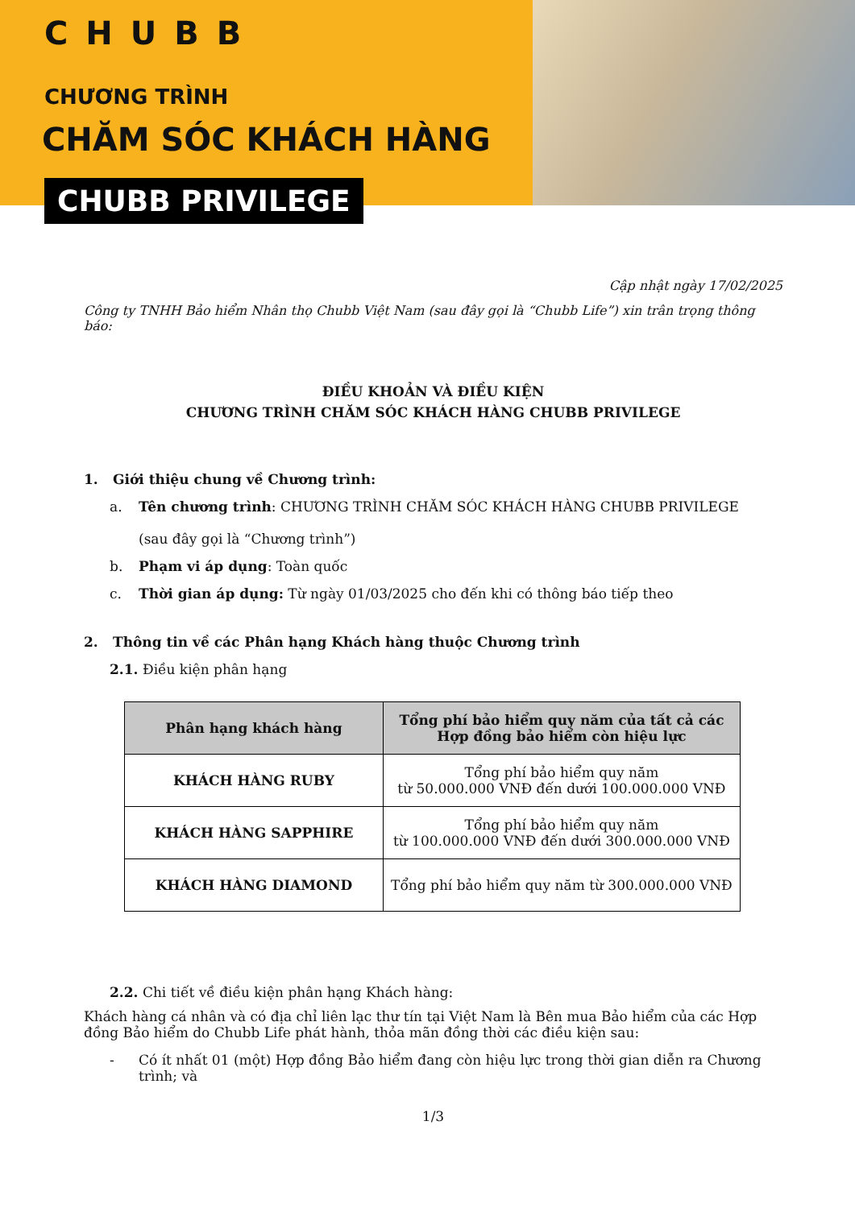CHUBB
CHƯƠNG TRÌNH
CHĂM SÓC KHÁCH HÀNG
CHUBB PRIVILEGE
Cập nhật ngày 17/02/2025
Công ty TNHH Bảo hiểm Nhân thọ Chubb Việt Nam (sau đây gọi là “Chubb Life”) xin trân trọng thông báo:
ĐIỀU KHOẢN VÀ ĐIỀU KIỆN
CHƯƠNG TRÌNH CHĂM SÓC KHÁCH HÀNG CHUBB PRIVILEGE
1. Giới thiệu chung về Chương trình:
a. Tên chương trình: CHƯƠNG TRÌNH CHĂM SÓC KHÁCH HÀNG CHUBB PRIVILEGE
(sau đây gọi là “Chương trình”)
b. Phạm vi áp dụng: Toàn quốc
c. Thời gian áp dụng: Từ ngày 01/03/2025 cho đến khi có thông báo tiếp theo
2. Thông tin về các Phân hạng Khách hàng thuộc Chương trình
2.1. Điều kiện phân hạng
| Phân hạng khách hàng | Tổng phí bảo hiểm quy năm của tất cả các Hợp đồng bảo hiểm còn hiệu lực |
| --- | --- |
| KHÁCH HÀNG RUBY | Tổng phí bảo hiểm quy năm từ 50.000.000 VNĐ đến dưới 100.000.000 VNĐ |
| KHÁCH HÀNG SAPPHIRE | Tổng phí bảo hiểm quy năm từ 100.000.000 VNĐ đến dưới 300.000.000 VNĐ |
| KHÁCH HÀNG DIAMOND | Tổng phí bảo hiểm quy năm từ 300.000.000 VNĐ |
2.2. Chi tiết về điều kiện phân hạng Khách hàng:
Khách hàng cá nhân và có địa chỉ liên lạc thư tín tại Việt Nam là Bên mua Bảo hiểm của các Hợp đồng Bảo hiểm do Chubb Life phát hành, thỏa mãn đồng thời các điều kiện sau:
- Có ít nhất 01 (một) Hợp đồng Bảo hiểm đang còn hiệu lực trong thời gian diễn ra Chương trình; và
1/3